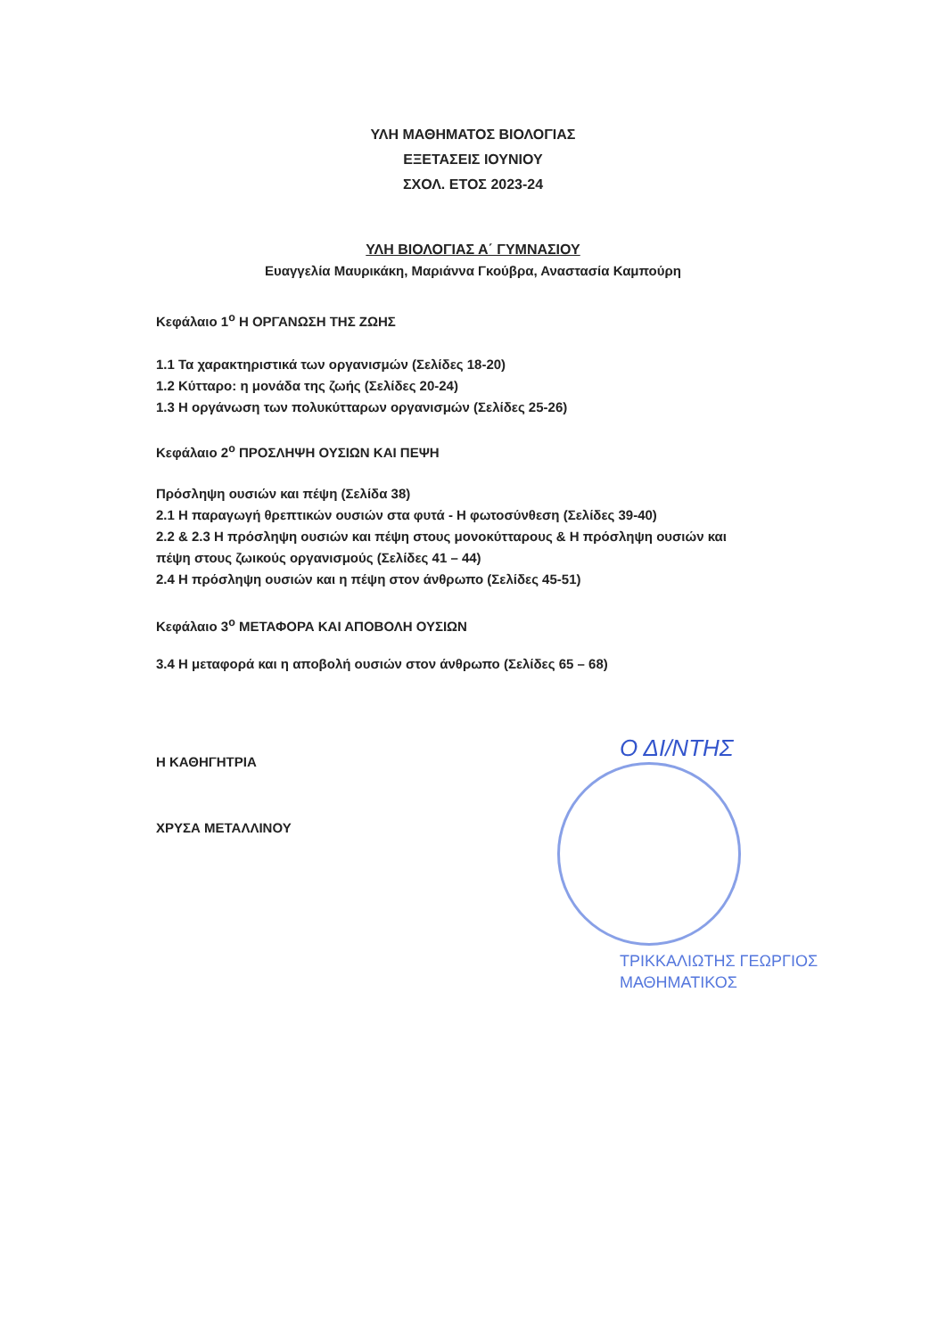ΥΛΗ ΜΑΘΗΜΑΤΟΣ ΒΙΟΛΟΓΙΑΣ
ΕΞΕΤΑΣΕΙΣ ΙΟΥΝΙΟΥ
ΣΧΟΛ. ΕΤΟΣ 2023-24
ΥΛΗ ΒΙΟΛΟΓΙΑΣ Α΄ ΓΥΜΝΑΣΙΟΥ
Ευαγγελία Μαυρικάκη, Μαριάννα Γκούβρα, Αναστασία Καμπούρη
Κεφάλαιο 1<sup>ο</sup> Η ΟΡΓΑΝΩΣΗ ΤΗΣ ΖΩΗΣ
1.1 Τα χαρακτηριστικά των οργανισμών (Σελίδες 18-20)
1.2 Κύτταρο: η μονάδα της ζωής (Σελίδες 20-24)
1.3 Η οργάνωση των πολυκύτταρων οργανισμών (Σελίδες 25-26)
Κεφάλαιο 2<sup>ο</sup> ΠΡΟΣΛΗΨΗ ΟΥΣΙΩΝ ΚΑΙ ΠΕΨΗ
Πρόσληψη ουσιών και πέψη (Σελίδα 38)
2.1 Η παραγωγή θρεπτικών ουσιών στα φυτά - Η φωτοσύνθεση (Σελίδες 39-40)
2.2 & 2.3 Η πρόσληψη ουσιών και πέψη στους μονοκύτταρους & Η πρόσληψη ουσιών και
πέψη στους ζωικούς οργανισμούς (Σελίδες 41 – 44)
2.4 Η πρόσληψη ουσιών και η πέψη στον άνθρωπο (Σελίδες 45-51)
Κεφάλαιο 3<sup>ο</sup> ΜΕΤΑΦΟΡΑ ΚΑΙ ΑΠΟΒΟΛΗ ΟΥΣΙΩΝ
3.4 Η μεταφορά και η αποβολή ουσιών στον άνθρωπο (Σελίδες 65 – 68)
Η ΚΑΘΗΓΗΤΡΙΑ
ΧΡΥΣΑ ΜΕΤΑΛΛΙΝΟΥ
Ο ΔΙ/ΝΤΗΣ
ΤΡΙΚΚΑΛΙΩΤΗΣ ΓΕΩΡΓΙΟΣ
ΜΑΘΗΜΑΤΙΚΟΣ